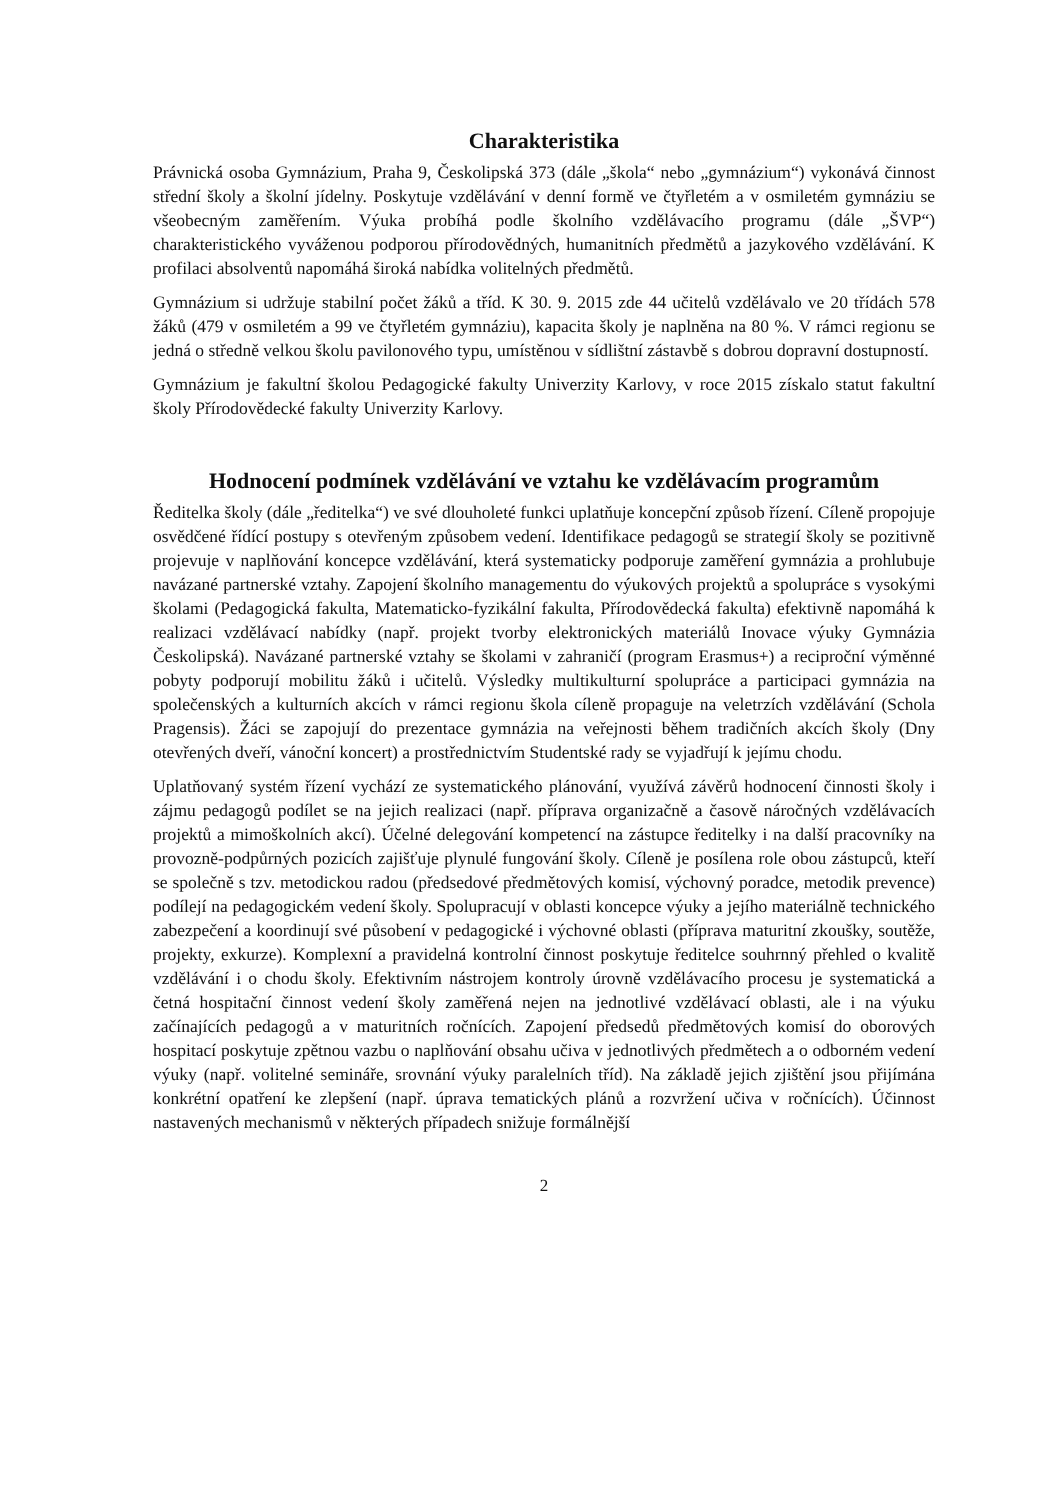Charakteristika
Právnická osoba Gymnázium, Praha 9, Českolipská 373 (dále „škola“ nebo „gymnázium“) vykonává činnost střední školy a školní jídelny. Poskytuje vzdělávání v denní formě ve čtyřletém a v osmiletém gymnáziu se všeobecným zaměřením. Výuka probíhá podle školního vzdělávacího programu (dále „ŠVP“) charakteristického vyváženou podporou přírodovědných, humanitních předmětů a jazykového vzdělávání. K profilaci absolventů napomáhá široká nabídka volitelných předmětů.
Gymnázium si udržuje stabilní počet žáků a tříd. K 30. 9. 2015 zde 44 učitelů vzdělávalo ve 20 třídách 578 žáků (479 v osmiletém a 99 ve čtyřletém gymnáziu), kapacita školy je naplněna na 80 %. V rámci regionu se jedná o středně velkou školu pavilonového typu, umístěnou v sídlištní zástavbě s dobrou dopravní dostupností.
Gymnázium je fakultní školou Pedagogické fakulty Univerzity Karlovy, v roce 2015 získalo statut fakultní školy Přírodovědecké fakulty Univerzity Karlovy.
Hodnocení podmínek vzdělávání ve vztahu ke vzdělávacím programům
Ředitelka školy (dále „ředitelka“) ve své dlouholeté funkci uplatňuje koncepční způsob řízení. Cíleně propojuje osvědčené řídící postupy s otevřeným způsobem vedení. Identifikace pedagogů se strategií školy se pozitivně projevuje v naplňování koncepce vzdělávání, která systematicky podporuje zaměření gymnázia a prohlubuje navázané partnerské vztahy. Zapojení školního managementu do výukových projektů a spolupráce s vysokými školami (Pedagogická fakulta, Matematicko-fyzikální fakulta, Přírodovědecká fakulta) efektivně napomáhá k realizaci vzdělávací nabídky (např. projekt tvorby elektronických materiálů Inovace výuky Gymnázia Českolipská). Navázané partnerské vztahy se školami v zahraničí (program Erasmus+) a reciproční výměnné pobyty podporují mobilitu žáků i učitelů. Výsledky multikulturní spolupráce a participaci gymnázia na společenských a kulturních akcích v rámci regionu škola cíleně propaguje na veletrzích vzdělávání (Schola Pragensis). Žáci se zapojují do prezentace gymnázia na veřejnosti během tradičních akcích školy (Dny otevřených dveří, vánoční koncert) a prostřednictvím Studentské rady se vyjadřují k jejímu chodu.
Uplatňovaný systém řízení vychází ze systematického plánování, využívá závěrů hodnocení činnosti školy i zájmu pedagogů podílet se na jejich realizaci (např. příprava organizačně a časově náročných vzdělávacích projektů a mimoškolních akcí). Účelné delegování kompetencí na zástupce ředitelky i na další pracovníky na provozně-podpůrných pozicích zajišťuje plynulé fungování školy. Cíleně je posílena role obou zástupců, kteří se společně s tzv. metodickou radou (předsedové předmětových komisí, výchovný poradce, metodik prevence) podílejí na pedagogickém vedení školy. Spolupracují v oblasti koncepce výuky a jejího materiálně technického zabezpečení a koordinují své působení v pedagogické i výchovné oblasti (příprava maturitní zkoušky, soutěže, projekty, exkurze). Komplexní a pravidelná kontrolní činnost poskytuje ředitelce souhrnný přehled o kvalitě vzdělávání i o chodu školy. Efektivním nástrojem kontroly úrovně vzdělávacího procesu je systematická a četná hospitační činnost vedení školy zaměřená nejen na jednotlivé vzdělávací oblasti, ale i na výuku začínajících pedagogů a v maturitních ročnících. Zapojení předsedů předmětových komisí do oborových hospitací poskytuje zpětnou vazbu o naplňování obsahu učiva v jednotlivých předmětech a o odborném vedení výuky (např. volitelné semináře, srovnání výuky paralelních tříd). Na základě jejich zjištění jsou přijímána konkrétní opatření ke zlepšení (např. úprava tematických plánů a rozvržení učiva v ročnících). Účinnost nastavených mechanismů v některých případech snižuje formálnější
2